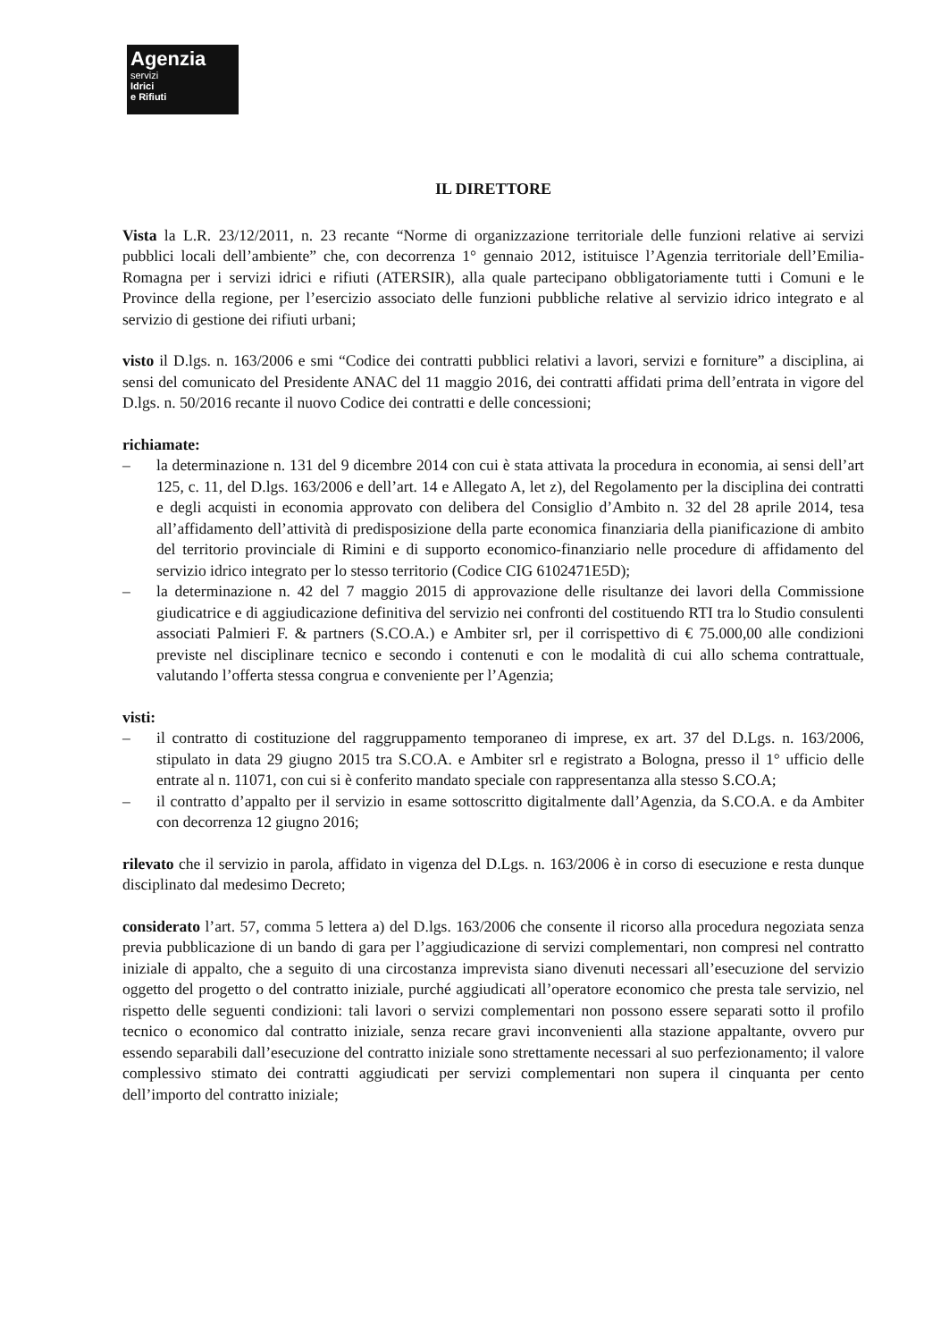Agenzia
servizi
Idrici
e Rifiuti
IL DIRETTORE
Vista la L.R. 23/12/2011, n. 23 recante “Norme di organizzazione territoriale delle funzioni relative ai servizi pubblici locali dell’ambiente” che, con decorrenza 1° gennaio 2012, istituisce l’Agenzia territoriale dell’Emilia-Romagna per i servizi idrici e rifiuti (ATERSIR), alla quale partecipano obbligatoriamente tutti i Comuni e le Province della regione, per l’esercizio associato delle funzioni pubbliche relative al servizio idrico integrato e al servizio di gestione dei rifiuti urbani;
visto il D.lgs. n. 163/2006 e smi “Codice dei contratti pubblici relativi a lavori, servizi e forniture” a disciplina, ai sensi del comunicato del Presidente ANAC del 11 maggio 2016, dei contratti affidati prima dell’entrata in vigore del D.lgs. n. 50/2016 recante il nuovo Codice dei contratti e delle concessioni;
richiamate:
– la determinazione n. 131 del 9 dicembre 2014 con cui è stata attivata la procedura in economia, ai sensi dell’art 125, c. 11, del D.lgs. 163/2006 e dell’art. 14 e Allegato A, let z), del Regolamento per la disciplina dei contratti e degli acquisti in economia approvato con delibera del Consiglio d’Ambito n. 32 del 28 aprile 2014, tesa all’affidamento dell’attività di predisposizione della parte economica finanziaria della pianificazione di ambito del territorio provinciale di Rimini e di supporto economico-finanziario nelle procedure di affidamento del servizio idrico integrato per lo stesso territorio (Codice CIG 6102471E5D);
– la determinazione n. 42 del 7 maggio 2015 di approvazione delle risultanze dei lavori della Commissione giudicatrice e di aggiudicazione definitiva del servizio nei confronti del costituendo RTI tra lo Studio consulenti associati Palmieri F. & partners (S.CO.A.) e Ambiter srl, per il corrispettivo di € 75.000,00 alle condizioni previste nel disciplinare tecnico e secondo i contenuti e con le modalità di cui allo schema contrattuale, valutando l’offerta stessa congrua e conveniente per l’Agenzia;
visti:
– il contratto di costituzione del raggruppamento temporaneo di imprese, ex art. 37 del D.Lgs. n. 163/2006, stipulato in data 29 giugno 2015 tra S.CO.A. e Ambiter srl e registrato a Bologna, presso il 1° ufficio delle entrate al n. 11071, con cui si è conferito mandato speciale con rappresentanza alla stesso S.CO.A;
– il contratto d’appalto per il servizio in esame sottoscritto digitalmente dall’Agenzia, da S.CO.A. e da Ambiter con decorrenza 12 giugno 2016;
rilevato che il servizio in parola, affidato in vigenza del D.Lgs. n. 163/2006 è in corso di esecuzione e resta dunque disciplinato dal medesimo Decreto;
considerato l’art. 57, comma 5 lettera a) del D.lgs. 163/2006 che consente il ricorso alla procedura negoziata senza previa pubblicazione di un bando di gara per l’aggiudicazione di servizi complementari, non compresi nel contratto iniziale di appalto, che a seguito di una circostanza imprevista siano divenuti necessari all’esecuzione del servizio oggetto del progetto o del contratto iniziale, purché aggiudicati all’operatore economico che presta tale servizio, nel rispetto delle seguenti condizioni: tali lavori o servizi complementari non possono essere separati sotto il profilo tecnico o economico dal contratto iniziale, senza recare gravi inconvenienti alla stazione appaltante, ovvero pur essendo separabili dall’esecuzione del contratto iniziale sono strettamente necessari al suo perfezionamento; il valore complessivo stimato dei contratti aggiudicati per servizi complementari non supera il cinquanta per cento dell’importo del contratto iniziale;